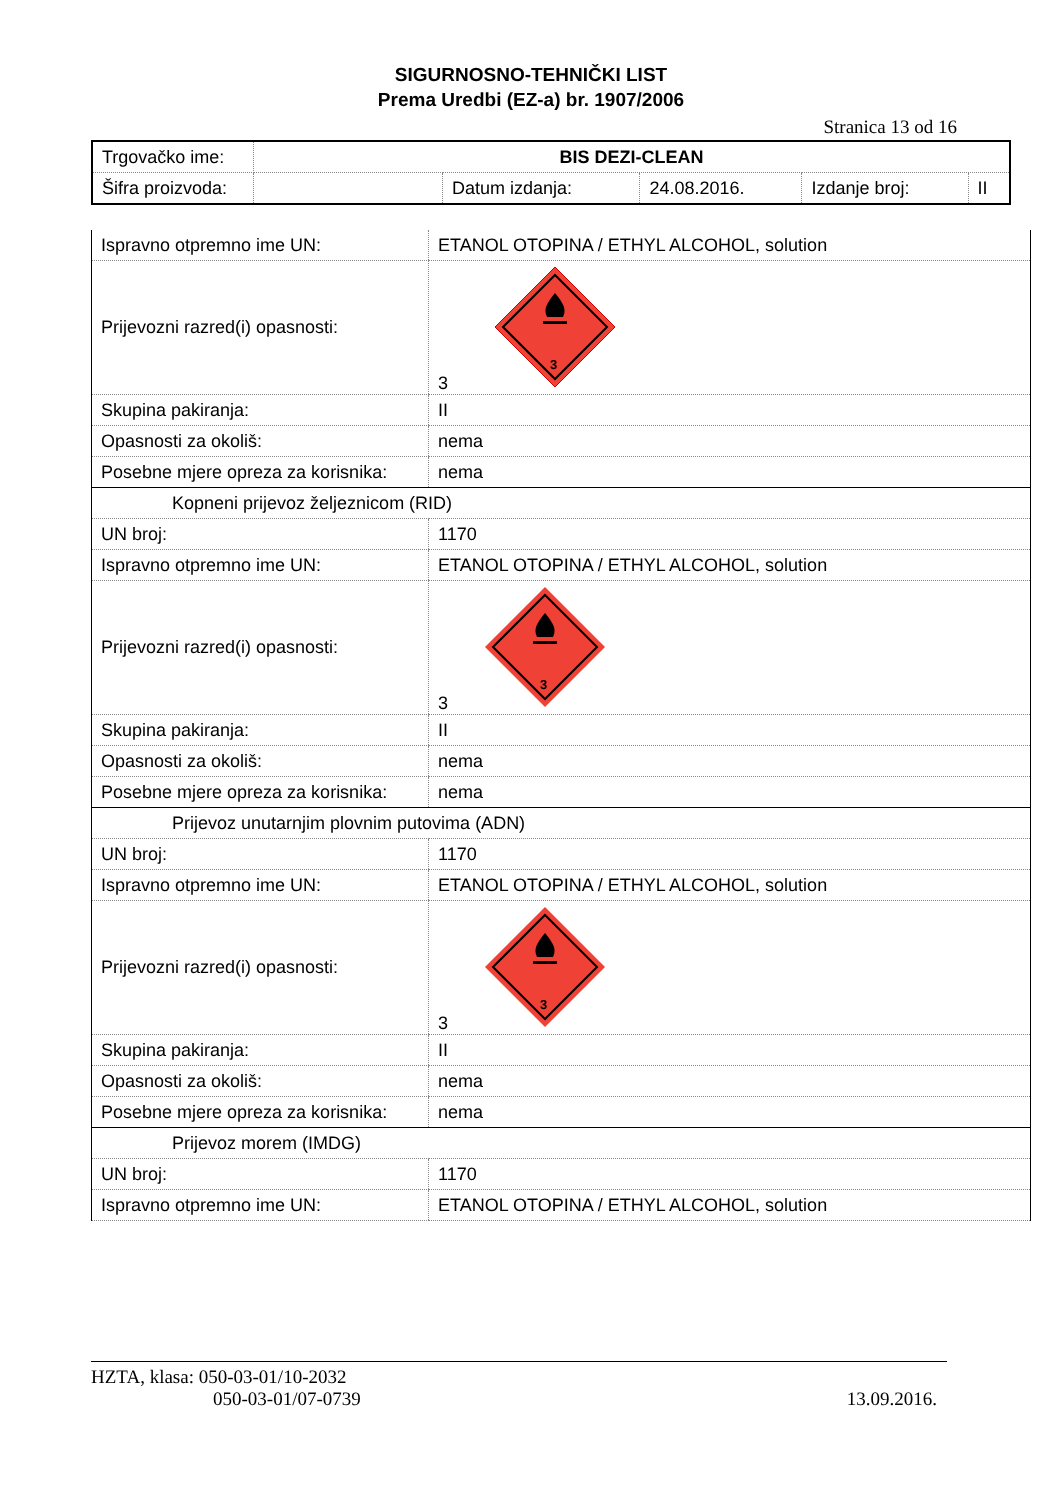SIGURNOSNO-TEHNIČKI LIST
Prema Uredbi (EZ-a) br. 1907/2006
Stranica 13 od 16
| Trgovačko ime: | BIS DEZI-CLEAN | | | | |
| Šifra proizvoda: | | Datum izdanja: | 24.08.2016. | Izdanje broj: | II |
| Ispravno otpremno ime UN: | ETANOL OTOPINA / ETHYL ALCOHOL, solution |
| Prijevozni razred(i) opasnosti: | 3 3 |
| Skupina pakiranja: | II |
| Opasnosti za okoliš: | nema |
| Posebne mjere opreza za korisnika: | nema |
| Kopneni prijevoz željeznicom (RID) | |
| UN broj: | 1170 |
| Ispravno otpremno ime UN: | ETANOL OTOPINA / ETHYL ALCOHOL, solution |
| Prijevozni razred(i) opasnosti: | 3 3 |
| Skupina pakiranja: | II |
| Opasnosti za okoliš: | nema |
| Posebne mjere opreza za korisnika: | nema |
| Prijevoz unutarnjim plovnim putovima (ADN) | |
| UN broj: | 1170 |
| Ispravno otpremno ime UN: | ETANOL OTOPINA / ETHYL ALCOHOL, solution |
| Prijevozni razred(i) opasnosti: | 3 3 |
| Skupina pakiranja: | II |
| Opasnosti za okoliš: | nema |
| Posebne mjere opreza za korisnika: | nema |
| Prijevoz morem (IMDG) | |
| UN broj: | 1170 |
| Ispravno otpremno ime UN: | ETANOL OTOPINA / ETHYL ALCOHOL, solution |
HZTA, klasa: 050-03-01/10-2032
050-03-01/07-0739
13.09.2016.